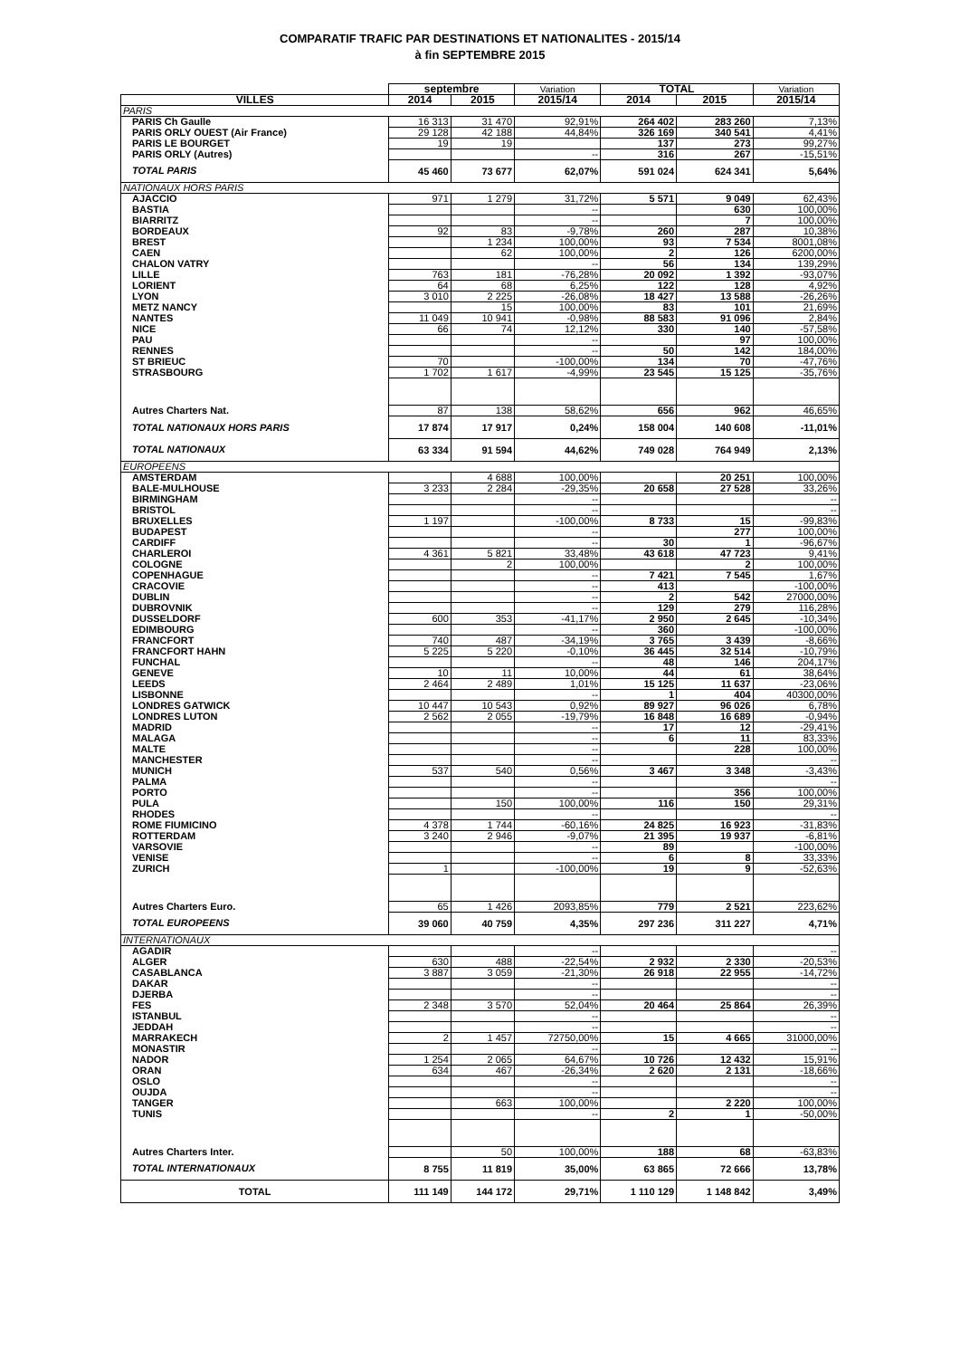COMPARATIF TRAFIC PAR DESTINATIONS ET NATIONALITES - 2015/14
à fin SEPTEMBRE 2015
| | septembre | | Variation | TOTAL | | Variation |
| --- | --- | --- | --- | --- | --- | --- |
| VILLES | 2014 | 2015 | 2015/14 | 2014 | 2015 | 2015/14 |
| PARIS | | | | | | |
| PARIS Ch Gaulle | 16 313 | 31 470 | 92,91% | 264 402 | 283 260 | 7,13% |
| PARIS ORLY OUEST (Air France) | 29 128 | 42 188 | 44,84% | 326 169 | 340 541 | 4,41% |
| PARIS LE BOURGET | 19 | 19 | | 137 | 273 | 99,27% |
| PARIS ORLY (Autres) | | | -- | 316 | 267 | -15,51% |
| TOTAL PARIS | 45 460 | 73 677 | 62,07% | 591 024 | 624 341 | 5,64% |
| NATIONAUX HORS PARIS | | | | | | |
| AJACCIO | 971 | 1 279 | 31,72% | 5 571 | 9 049 | 62,43% |
| BASTIA | | | -- | | 630 | 100,00% |
| BIARRITZ | | | -- | | 7 | 100,00% |
| BORDEAUX | 92 | 83 | -9,78% | 260 | 287 | 10,38% |
| BREST | | 1 234 | 100,00% | 93 | 7 534 | 8001,08% |
| CAEN | | 62 | 100,00% | 2 | 126 | 6200,00% |
| CHALON VATRY | | | -- | 56 | 134 | 139,29% |
| LILLE | 763 | 181 | -76,28% | 20 092 | 1 392 | -93,07% |
| LORIENT | 64 | 68 | 6,25% | 122 | 128 | 4,92% |
| LYON | 3 010 | 2 225 | -26,08% | 18 427 | 13 588 | -26,26% |
| METZ NANCY | | 15 | 100,00% | 83 | 101 | 21,69% |
| NANTES | 11 049 | 10 941 | -0,98% | 88 583 | 91 096 | 2,84% |
| NICE | 66 | 74 | 12,12% | 330 | 140 | -57,58% |
| PAU | | | -- | | 97 | 100,00% |
| RENNES | | | -- | 50 | 142 | 184,00% |
| ST BRIEUC | 70 | | -100,00% | 134 | 70 | -47,76% |
| STRASBOURG | 1 702 | 1 617 | -4,99% | 23 545 | 15 125 | -35,76% |
| Autres Charters Nat. | 87 | 138 | 58,62% | 656 | 962 | 46,65% |
| TOTAL NATIONAUX HORS PARIS | 17 874 | 17 917 | 0,24% | 158 004 | 140 608 | -11,01% |
| TOTAL NATIONAUX | 63 334 | 91 594 | 44,62% | 749 028 | 764 949 | 2,13% |
| EUROPEENS | | | | | | |
| AMSTERDAM | | 4 688 | 100,00% | | 20 251 | 100,00% |
| BALE-MULHOUSE | 3 233 | 2 284 | -29,35% | 20 658 | 27 528 | 33,26% |
| BIRMINGHAM | | | -- | | | -- |
| BRISTOL | | | -- | | | -- |
| BRUXELLES | 1 197 | | -100,00% | 8 733 | 15 | -99,83% |
| BUDAPEST | | | -- | | 277 | 100,00% |
| CARDIFF | | | -- | 30 | 1 | -96,67% |
| CHARLEROI | 4 361 | 5 821 | 33,48% | 43 618 | 47 723 | 9,41% |
| COLOGNE | | 2 | 100,00% | | 2 | 100,00% |
| COPENHAGUE | | | -- | 7 421 | 7 545 | 1,67% |
| CRACOVIE | | | -- | 413 | | -100,00% |
| DUBLIN | | | -- | 2 | 542 | 27000,00% |
| DUBROVNIK | | | -- | 129 | 279 | 116,28% |
| DUSSELDORF | 600 | 353 | -41,17% | 2 950 | 2 645 | -10,34% |
| EDIMBOURG | | | -- | 360 | | -100,00% |
| FRANCFORT | 740 | 487 | -34,19% | 3 765 | 3 439 | -8,66% |
| FRANCFORT HAHN | 5 225 | 5 220 | -0,10% | 36 445 | 32 514 | -10,79% |
| FUNCHAL | | | -- | 48 | 146 | 204,17% |
| GENEVE | 10 | 11 | 10,00% | 44 | 61 | 38,64% |
| LEEDS | 2 464 | 2 489 | 1,01% | 15 125 | 11 637 | -23,06% |
| LISBONNE | | | -- | 1 | 404 | 40300,00% |
| LONDRES GATWICK | 10 447 | 10 543 | 0,92% | 89 927 | 96 026 | 6,78% |
| LONDRES LUTON | 2 562 | 2 055 | -19,79% | 16 848 | 16 689 | -0,94% |
| MADRID | | | -- | 17 | 12 | -29,41% |
| MALAGA | | | -- | 6 | 11 | 83,33% |
| MALTE | | | -- | | 228 | 100,00% |
| MANCHESTER | | | -- | | | -- |
| MUNICH | 537 | 540 | 0,56% | 3 467 | 3 348 | -3,43% |
| PALMA | | | -- | | | -- |
| PORTO | | | -- | | 356 | 100,00% |
| PULA | | 150 | 100,00% | 116 | 150 | 29,31% |
| RHODES | | | -- | | | -- |
| ROME FIUMICINO | 4 378 | 1 744 | -60,16% | 24 825 | 16 923 | -31,83% |
| ROTTERDAM | 3 240 | 2 946 | -9,07% | 21 395 | 19 937 | -6,81% |
| VARSOVIE | | | -- | 89 | | -100,00% |
| VENISE | | | -- | 6 | 8 | 33,33% |
| ZURICH | 1 | | -100,00% | 19 | 9 | -52,63% |
| Autres Charters Euro. | 65 | 1 426 | 2093,85% | 779 | 2 521 | 223,62% |
| TOTAL EUROPEENS | 39 060 | 40 759 | 4,35% | 297 236 | 311 227 | 4,71% |
| INTERNATIONAUX | | | | | | |
| AGADIR | | | -- | | | -- |
| ALGER | 630 | 488 | -22,54% | 2 932 | 2 330 | -20,53% |
| CASABLANCA | 3 887 | 3 059 | -21,30% | 26 918 | 22 955 | -14,72% |
| DAKAR | | | -- | | | -- |
| DJERBA | | | -- | | | -- |
| FES | 2 348 | 3 570 | 52,04% | 20 464 | 25 864 | 26,39% |
| ISTANBUL | | | -- | | | -- |
| JEDDAH | | | -- | | | -- |
| MARRAKECH | 2 | 1 457 | 72750,00% | 15 | 4 665 | 31000,00% |
| MONASTIR | | | -- | | | -- |
| NADOR | 1 254 | 2 065 | 64,67% | 10 726 | 12 432 | 15,91% |
| ORAN | 634 | 467 | -26,34% | 2 620 | 2 131 | -18,66% |
| OSLO | | | -- | | | -- |
| OUJDA | | | -- | | | -- |
| TANGER | | 663 | 100,00% | | 2 220 | 100,00% |
| TUNIS | | | -- | 2 | 1 | -50,00% |
| Autres Charters Inter. | | 50 | 100,00% | 188 | 68 | -63,83% |
| TOTAL INTERNATIONAUX | 8 755 | 11 819 | 35,00% | 63 865 | 72 666 | 13,78% |
| TOTAL | 111 149 | 144 172 | 29,71% | 1 110 129 | 1 148 842 | 3,49% |